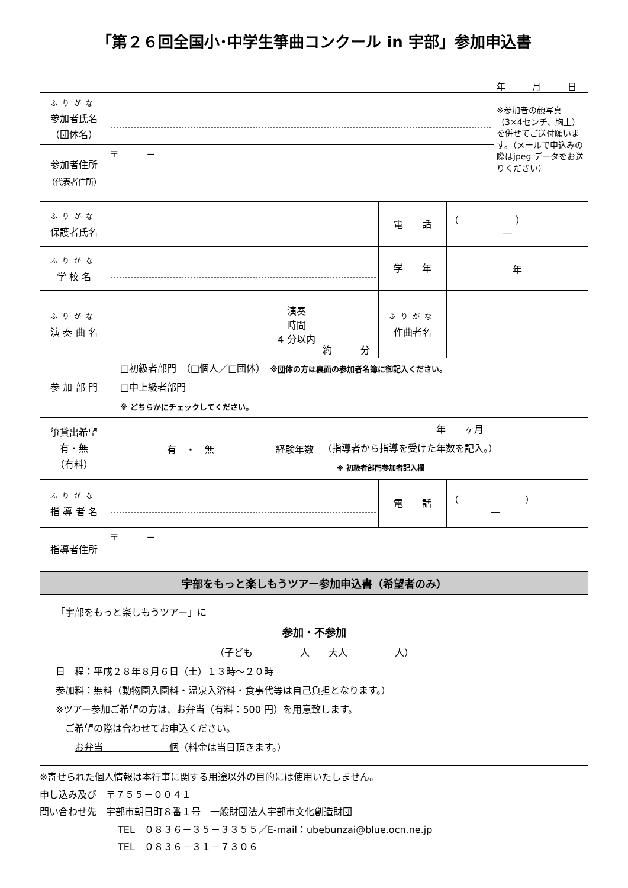「第２６回全国小･中学生箏曲コンクール in 宇部」参加申込書
年　　　月　　　日
| ふりがな 参加者氏名 （団体名） | | | | | | ※参加者の顔写真（3×4センチ、胸上）を併せてご送付願います。（メールで申込みの際はjpeg データをお送りください） |
| 参加者住所 （代表者住所） | 〒 － | | | | | |
| ふりがな 保護者氏名 | | | | 電 話 | （ ） ― | |
| ふりがな 学 校 名 | | | | 学 年 | 年 | |
| ふりがな 演 奏 曲 名 | | 演奏 時間 4 分以内 | 約 分 | ふりがな 作曲者名 | | |
| 参 加 部 門 | □初級者部門 （□個人／□団体） ※団体の方は裏面の参加者名簿に御記入ください。 □中上級者部門 ※ どちらかにチェックしてください。 | | | | | |
| 箏貸出希望 有・無 （有料） | 有 ・ 無 | 経験年数 | 年 ヶ月 （指導者から指導を受けた年数を記入。） ※ 初級者部門参加者記入欄 | | | |
| ふりがな 指 導 者 名 | | | | 電 話 | （ ） ― | |
| 指導者住所 | 〒 － | | | | | |
| 宇部をもっと楽しもうツアー参加申込書（希望者のみ） | | | | | | |
| 「宇部をもっと楽しもうツアー」に 参加・不参加 （ 子ども 人 大人 人） 日 程：平成２８年８月６日（土）１３時～２０時 参加料：無料（動物園入園料・温泉入浴料・食事代等は自己負担となります。） ※ツアー参加ご希望の方は、お弁当（有料：500 円）を用意致します。 ご希望の際は合わせてお申込ください。 お弁当 個 （料金は当日頂きます。） | | | | | | |
※寄せられた個人情報は本行事に関する用途以外の目的には使用いたしません。
申し込み及び　〒７５５－００４１
問い合わせ先　宇部市朝日町８番１号　一般財団法人宇部市文化創造財団
TEL　０８３６－３５－３３５５／E-mail：ubebunzai@blue.ocn.ne.jp
TEL　０８３６－３１－７３０６